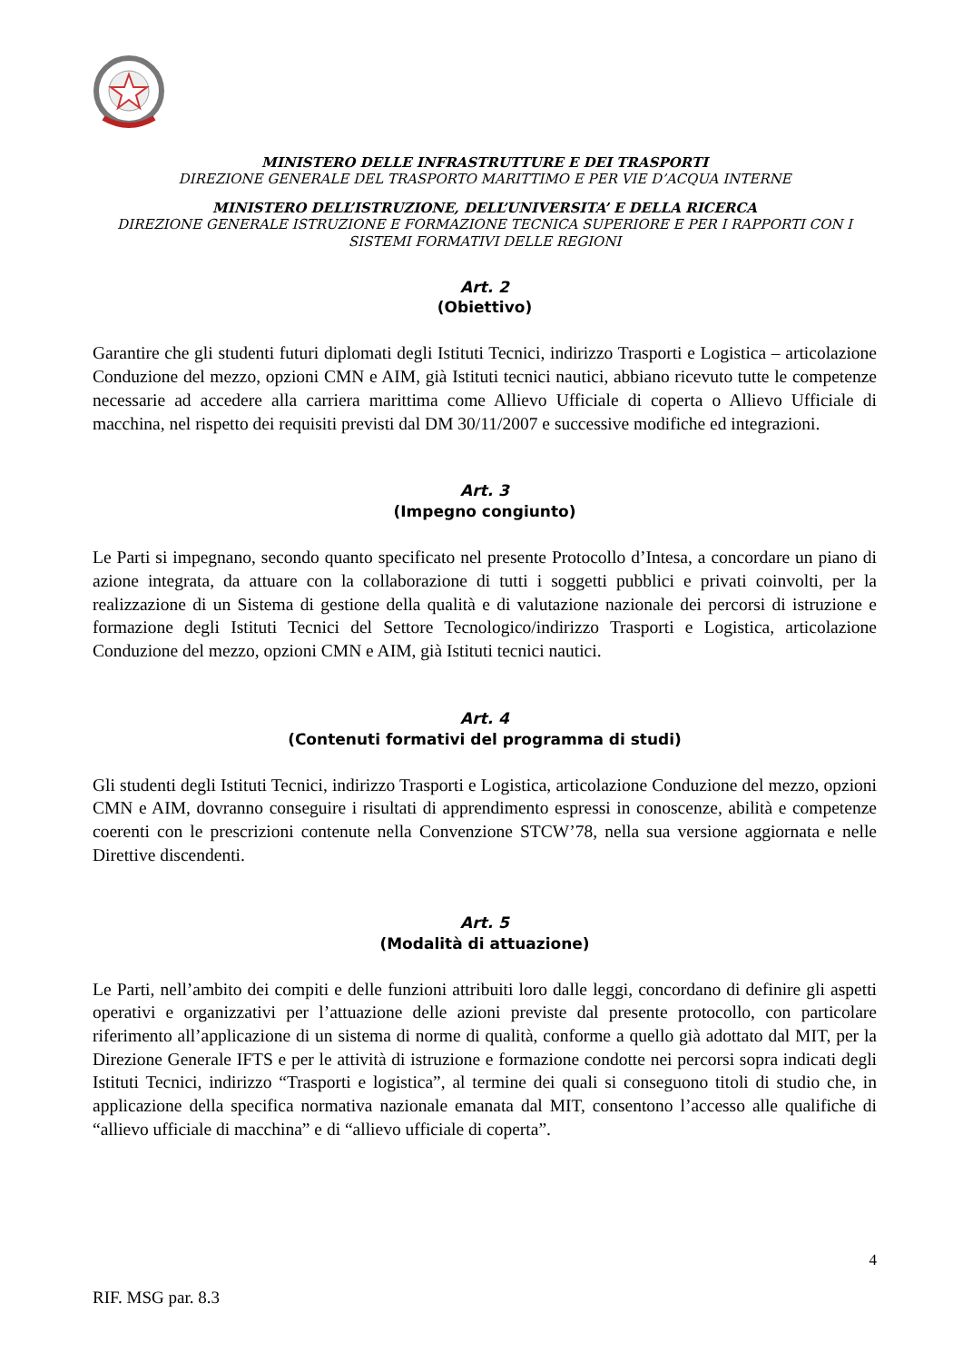MINISTERO DELLE INFRASTRUTTURE E DEI TRASPORTI
DIREZIONE GENERALE DEL TRASPORTO MARITTIMO E PER VIE D’ACQUA INTERNE
MINISTERO DELL’ISTRUZIONE, DELL’UNIVERSITA’ E DELLA RICERCA
DIREZIONE GENERALE ISTRUZIONE E FORMAZIONE TECNICA SUPERIORE E PER I RAPPORTI CON I SISTEMI FORMATIVI DELLE REGIONI
Art. 2
(Obiettivo)
Garantire che gli studenti futuri diplomati degli Istituti Tecnici, indirizzo Trasporti e Logistica – articolazione Conduzione del mezzo, opzioni CMN e AIM, già Istituti tecnici nautici, abbiano ricevuto tutte le competenze necessarie ad accedere alla carriera marittima come Allievo Ufficiale di coperta o Allievo Ufficiale di macchina, nel rispetto dei requisiti previsti dal DM 30/11/2007 e successive modifiche ed integrazioni.
Art. 3
(Impegno congiunto)
Le Parti si impegnano, secondo quanto specificato nel presente Protocollo d’Intesa, a concordare un piano di azione integrata, da attuare con la collaborazione di tutti i soggetti pubblici e privati coinvolti, per la realizzazione di un Sistema di gestione della qualità e di valutazione nazionale dei percorsi di istruzione e formazione degli Istituti Tecnici del Settore Tecnologico/indirizzo Trasporti e Logistica, articolazione Conduzione del mezzo, opzioni CMN e AIM, già Istituti tecnici nautici.
Art. 4
(Contenuti formativi del programma di studi)
Gli studenti degli Istituti Tecnici, indirizzo Trasporti e Logistica, articolazione Conduzione del mezzo, opzioni CMN e AIM, dovranno conseguire i risultati di apprendimento espressi in conoscenze, abilità e competenze coerenti con le prescrizioni contenute nella Convenzione STCW’78, nella sua versione aggiornata e nelle Direttive discendenti.
Art. 5
(Modalità di attuazione)
Le Parti, nell’ambito dei compiti e delle funzioni attribuiti loro dalle leggi, concordano di definire gli aspetti operativi e organizzativi per l’attuazione delle azioni previste dal presente protocollo, con particolare riferimento all’applicazione di un sistema di norme di qualità, conforme a quello già adottato dal MIT, per la Direzione Generale IFTS e per le attività di istruzione e formazione condotte nei percorsi sopra indicati degli Istituti Tecnici, indirizzo “Trasporti e logistica”, al termine dei quali si conseguono titoli di studio che, in applicazione della specifica normativa nazionale emanata dal MIT, consentono l’accesso alle qualifiche di “allievo ufficiale di macchina” e di “allievo ufficiale di coperta”.
4
RIF. MSG par. 8.3